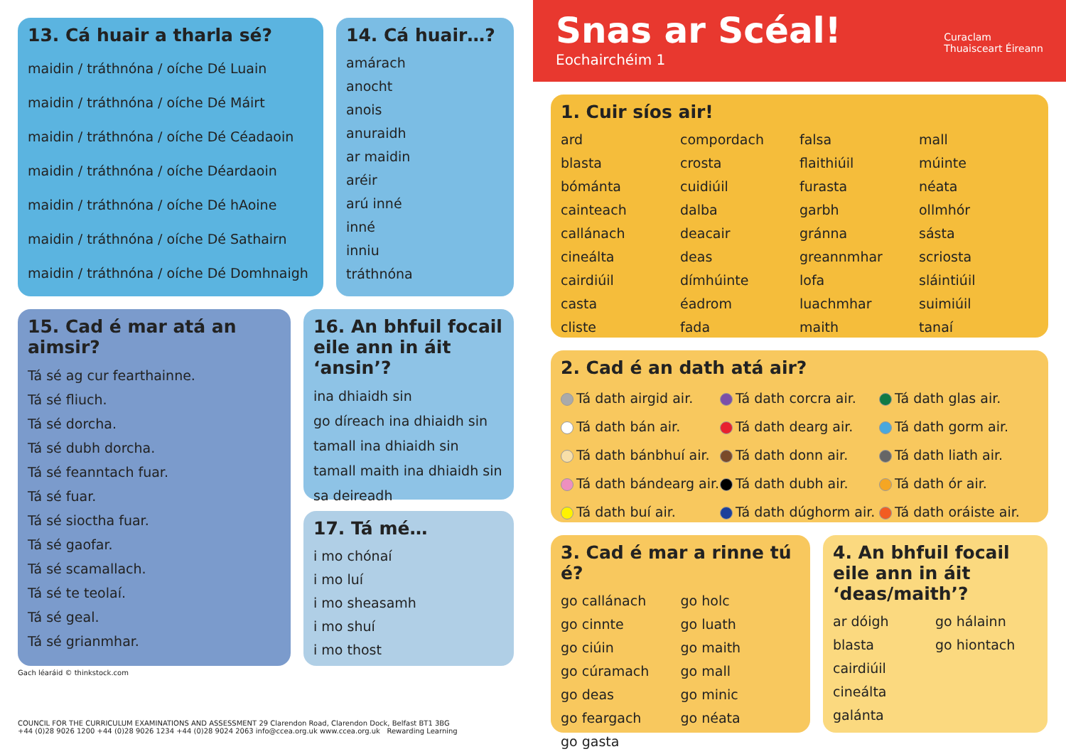13. Cá huair a tharla sé?
maidin / tráthnóna / oíche Dé Luain
maidin / tráthnóna / oíche Dé Máirt
maidin / tráthnóna / oíche Dé Céadaoin
maidin / tráthnóna / oíche Déardaoin
maidin / tráthnóna / oíche Dé hAoine
maidin / tráthnóna / oíche Dé Sathairn
maidin / tráthnóna / oíche Dé Domhnaigh
14. Cá huair…?
amárach
anocht
anois
anuraidh
ar maidin
aréir
arú inné
inné
inniu
tráthnóna
15. Cad é mar atá an aimsir?
Tá sé ag cur fearthainne.
Tá sé fliuch.
Tá sé dorcha.
Tá sé dubh dorcha.
Tá sé feanntach fuar.
Tá sé fuar.
Tá sé sioctha fuar.
Tá sé gaofar.
Tá sé scamallach.
Tá sé te teolaí.
Tá sé geal.
Tá sé grianmhar.
16. An bhfuil focail eile ann in áit ‘ansin’?
ina dhiaidh sin
go díreach ina dhiaidh sin
tamall ina dhiaidh sin
tamall maith ina dhiaidh sin
sa deireadh
17. Tá mé…
i mo chónaí
i mo luí
i mo sheasamh
i mo shuí
i mo thost
Gach léaráid © thinkstock.com
COUNCIL FOR THE CURRICULUM EXAMINATIONS AND ASSESSMENT 29 Clarendon Road, Clarendon Dock, Belfast BT1 3BG
+44 (0)28 9026 1200 +44 (0)28 9026 1234 +44 (0)28 9024 2063 info@ccea.org.uk www.ccea.org.uk Rewarding Learning
Snas ar Scéal!
Eochairchéim 1
Curaclam
Thuaisceart Éireann
1. Cuir síos air!
ard compordach falsa mall blasta crosta flaithiúil múinte bómánta cuidiúil furasta néata cainteach dalba garbh ollmhór callánach deacair gránna sásta cineálta deas greannmhar scriosta cairdiúil dímhúinte lofa sláintiúil casta éadrom luachmhar suimiúil cliste fada maith tanaí
2. Cad é an dath atá air?
Tá dath airgid air. Tá dath corcra air. Tá dath glas air. Tá dath bán air. Tá dath dearg air. Tá dath gorm air. Tá dath bánbhuí air. Tá dath donn air. Tá dath liath air. Tá dath bándearg air. Tá dath dubh air. Tá dath ór air. Tá dath buí air. Tá dath dúghorm air. Tá dath oráiste air.
3. Cad é mar a rinne tú é?
go callánach go holc go cinnte go luath go ciúin go maith go cúramach go mall go deas go minic go feargach go néata go gasta
4. An bhfuil focail eile ann in áit ‘deas/maith’?
ar dóigh go hálainn blasta go hiontach cairdiúil cineálta galánta